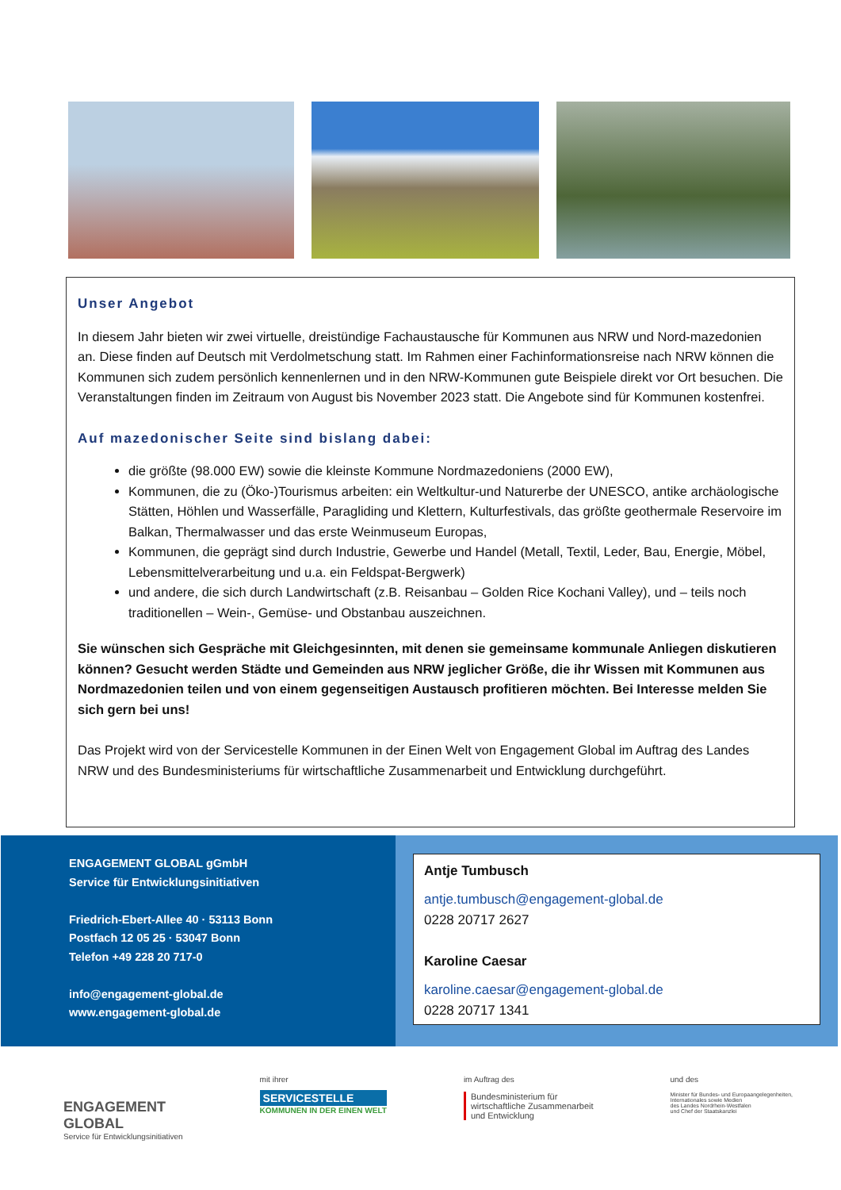Unser Angebot
In diesem Jahr bieten wir zwei virtuelle, dreistündige Fachaustausche für Kommunen aus NRW und Nord-mazedonien an. Diese finden auf Deutsch mit Verdolmetschung statt. Im Rahmen einer Fachinformationsreise nach NRW können die Kommunen sich zudem persönlich kennenlernen und in den NRW-Kommunen gute Beispiele direkt vor Ort besuchen. Die Veranstaltungen finden im Zeitraum von August bis November 2023 statt. Die Angebote sind für Kommunen kostenfrei.
Auf mazedonischer Seite sind bislang dabei:
die größte (98.000 EW) sowie die kleinste Kommune Nordmazedoniens (2000 EW),
Kommunen, die zu (Öko-)Tourismus arbeiten: ein Weltkultur-und Naturerbe der UNESCO, antike archäologische Stätten, Höhlen und Wasserfälle, Paragliding und Klettern, Kulturfestivals, das größte geothermale Reservoire im Balkan, Thermalwasser und das erste Weinmuseum Europas,
Kommunen, die geprägt sind durch Industrie, Gewerbe und Handel (Metall, Textil, Leder, Bau, Energie, Möbel, Lebensmittelverarbeitung und u.a. ein Feldspat-Bergwerk)
und andere, die sich durch Landwirtschaft (z.B. Reisanbau – Golden Rice Kochani Valley), und – teils noch traditionellen – Wein-, Gemüse- und Obstanbau auszeichnen.
Sie wünschen sich Gespräche mit Gleichgesinnten, mit denen sie gemeinsame kommunale Anliegen diskutieren können? Gesucht werden Städte und Gemeinden aus NRW jeglicher Größe, die ihr Wissen mit Kommunen aus Nordmazedonien teilen und von einem gegenseitigen Austausch profitieren möchten. Bei Interesse melden Sie sich gern bei uns!
Das Projekt wird von der Servicestelle Kommunen in der Einen Welt von Engagement Global im Auftrag des Landes NRW und des Bundesministeriums für wirtschaftliche Zusammenarbeit und Entwicklung durchgeführt.
ENGAGEMENT GLOBAL gGmbH
Service für Entwicklungsinitiativen
Friedrich-Ebert-Allee 40 · 53113 Bonn
Postfach 12 05 25 · 53047 Bonn
Telefon +49 228 20 717-0
info@engagement-global.de
www.engagement-global.de
Antje Tumbusch
antje.tumbusch@engagement-global.de
0228 20717 2627
Karoline Caesar
karoline.caesar@engagement-global.de
0228 20717 1341
ENGAGEMENT
GLOBAL
Service für Entwicklungsinitiativen
mit ihrer
SERVICESTELLE
KOMMUNEN IN DER EINEN WELT
im Auftrag des
Bundesministerium für
wirtschaftliche Zusammenarbeit
und Entwicklung
und des
Minister für Bundes- und Europaangelegenheiten,
Internationales sowie Medien
des Landes Nordrhein-Westfalen
und Chef der Staatskanzlei